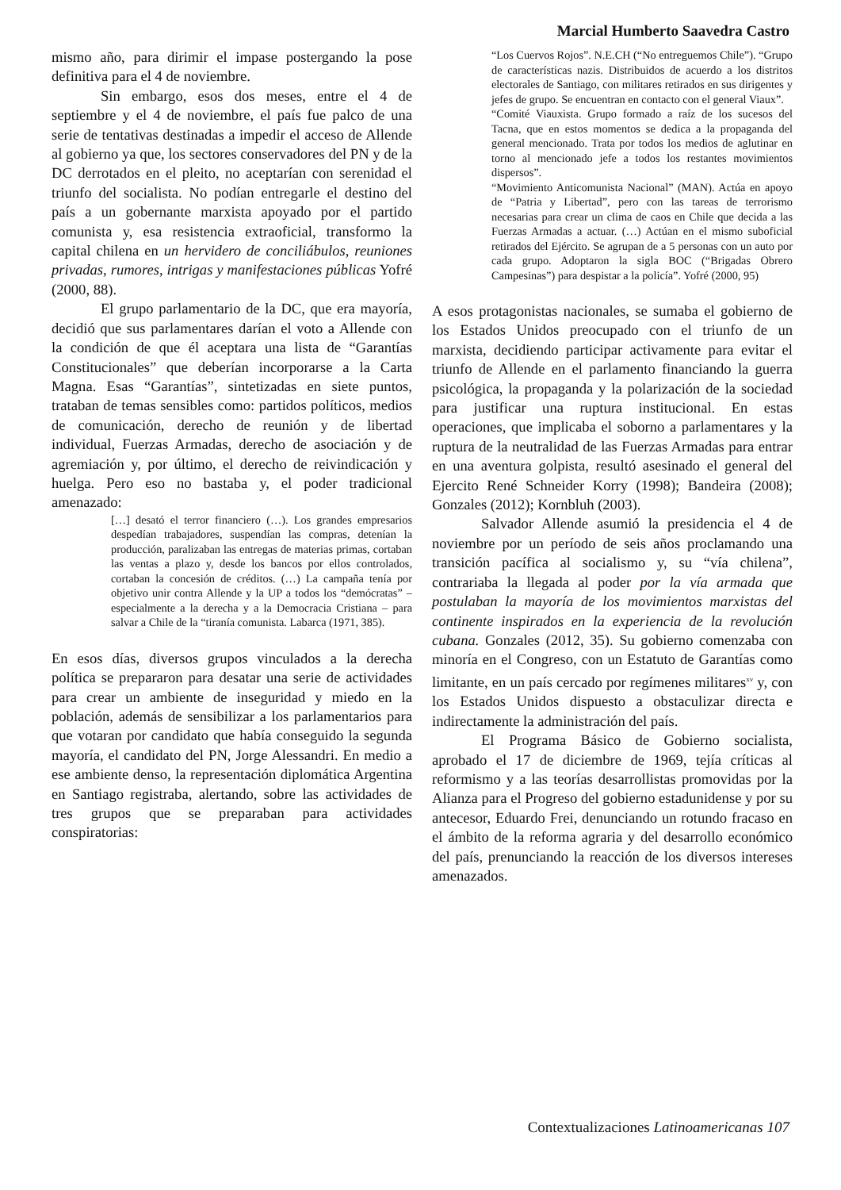Marcial Humberto Saavedra Castro
mismo año, para dirimir el impase postergando la pose definitiva para el 4 de noviembre.
Sin embargo, esos dos meses, entre el 4 de septiembre y el 4 de noviembre, el país fue palco de una serie de tentativas destinadas a impedir el acceso de Allende al gobierno ya que, los sectores conservadores del PN y de la DC derrotados en el pleito, no aceptarían con serenidad el triunfo del socialista. No podían entregarle el destino del país a un gobernante marxista apoyado por el partido comunista y, esa resistencia extraoficial, transformo la capital chilena en un hervidero de conciliábulos, reuniones privadas, rumores, intrigas y manifestaciones públicas Yofré (2000, 88).
El grupo parlamentario de la DC, que era mayoría, decidió que sus parlamentares darían el voto a Allende con la condición de que él aceptara una lista de “Garantías Constitucionales” que deberían incorporarse a la Carta Magna. Esas “Garantías”, sintetizadas en siete puntos, trataban de temas sensibles como: partidos políticos, medios de comunicación, derecho de reunión y de libertad individual, Fuerzas Armadas, derecho de asociación y de agremiación y, por último, el derecho de reivindicación y huelga. Pero eso no bastaba y, el poder tradicional amenazado:
[…] desató el terror financiero (…). Los grandes empresarios despedían trabajadores, suspendían las compras, detenían la producción, paralizaban las entregas de materias primas, cortaban las ventas a plazo y, desde los bancos por ellos controlados, cortaban la concesión de créditos. (…) La campaña tenía por objetivo unir contra Allende y la UP a todos los “demócratas” – especialmente a la derecha y a la Democracia Cristiana – para salvar a Chile de la “tiranía comunista. Labarca (1971, 385).
En esos días, diversos grupos vinculados a la derecha política se prepararon para desatar una serie de actividades para crear un ambiente de inseguridad y miedo en la población, además de sensibilizar a los parlamentarios para que votaran por candidato que había conseguido la segunda mayoría, el candidato del PN, Jorge Alessandri. En medio a ese ambiente denso, la representación diplomática Argentina en Santiago registraba, alertando, sobre las actividades de tres grupos que se preparaban para actividades conspiratorias:
“Los Cuervos Rojos”. N.E.CH (“No entreguemos Chile”). “Grupo de características nazis. Distribuidos de acuerdo a los distritos electorales de Santiago, con militares retirados en sus dirigentes y jefes de grupo. Se encuentran en contacto con el general Viaux”.
“Comité Viauxista. Grupo formado a raíz de los sucesos del Tacna, que en estos momentos se dedica a la propaganda del general mencionado. Trata por todos los medios de aglutinar en torno al mencionado jefe a todos los restantes movimientos dispersos”.
“Movimiento Anticomunista Nacional” (MAN). Actúa en apoyo de “Patria y Libertad”, pero con las tareas de terrorismo necesarias para crear un clima de caos en Chile que decida a las Fuerzas Armadas a actuar. (…) Actúan en el mismo suboficial retirados del Ejército. Se agrupan de a 5 personas con un auto por cada grupo. Adoptaron la sigla BOC (“Brigadas Obrero Campesinas”) para despistar a la policía”. Yofré (2000, 95)
A esos protagonistas nacionales, se sumaba el gobierno de los Estados Unidos preocupado con el triunfo de un marxista, decidiendo participar activamente para evitar el triunfo de Allende en el parlamento financiando la guerra psicológica, la propaganda y la polarización de la sociedad para justificar una ruptura institucional. En estas operaciones, que implicaba el soborno a parlamentares y la ruptura de la neutralidad de las Fuerzas Armadas para entrar en una aventura golpista, resultó asesinado el general del Ejercito René Schneider Korry (1998); Bandeira (2008); Gonzales (2012); Kornbluh (2003).
Salvador Allende asumió la presidencia el 4 de noviembre por un período de seis años proclamando una transición pacífica al socialismo y, su “vía chilena”, contrariaba la llegada al poder por la vía armada que postulaban la mayoría de los movimientos marxistas del continente inspirados en la experiencia de la revolución cubana. Gonzales (2012, 35). Su gobierno comenzaba con minoría en el Congreso, con un Estatuto de Garantías como limitante, en un país cercado por regímenes militares<sup>xv</sup> y, con los Estados Unidos dispuesto a obstaculizar directa e indirectamente la administración del país.
El Programa Básico de Gobierno socialista, aprobado el 17 de diciembre de 1969, tejía críticas al reformismo y a las teorías desarrollistas promovidas por la Alianza para el Progreso del gobierno estadunidense y por su antecesor, Eduardo Frei, denunciando un rotundo fracaso en el ámbito de la reforma agraria y del desarrollo económico del país, prenunciando la reacción de los diversos intereses amenazados.
Contextualizaciones Latinoamericanas 107